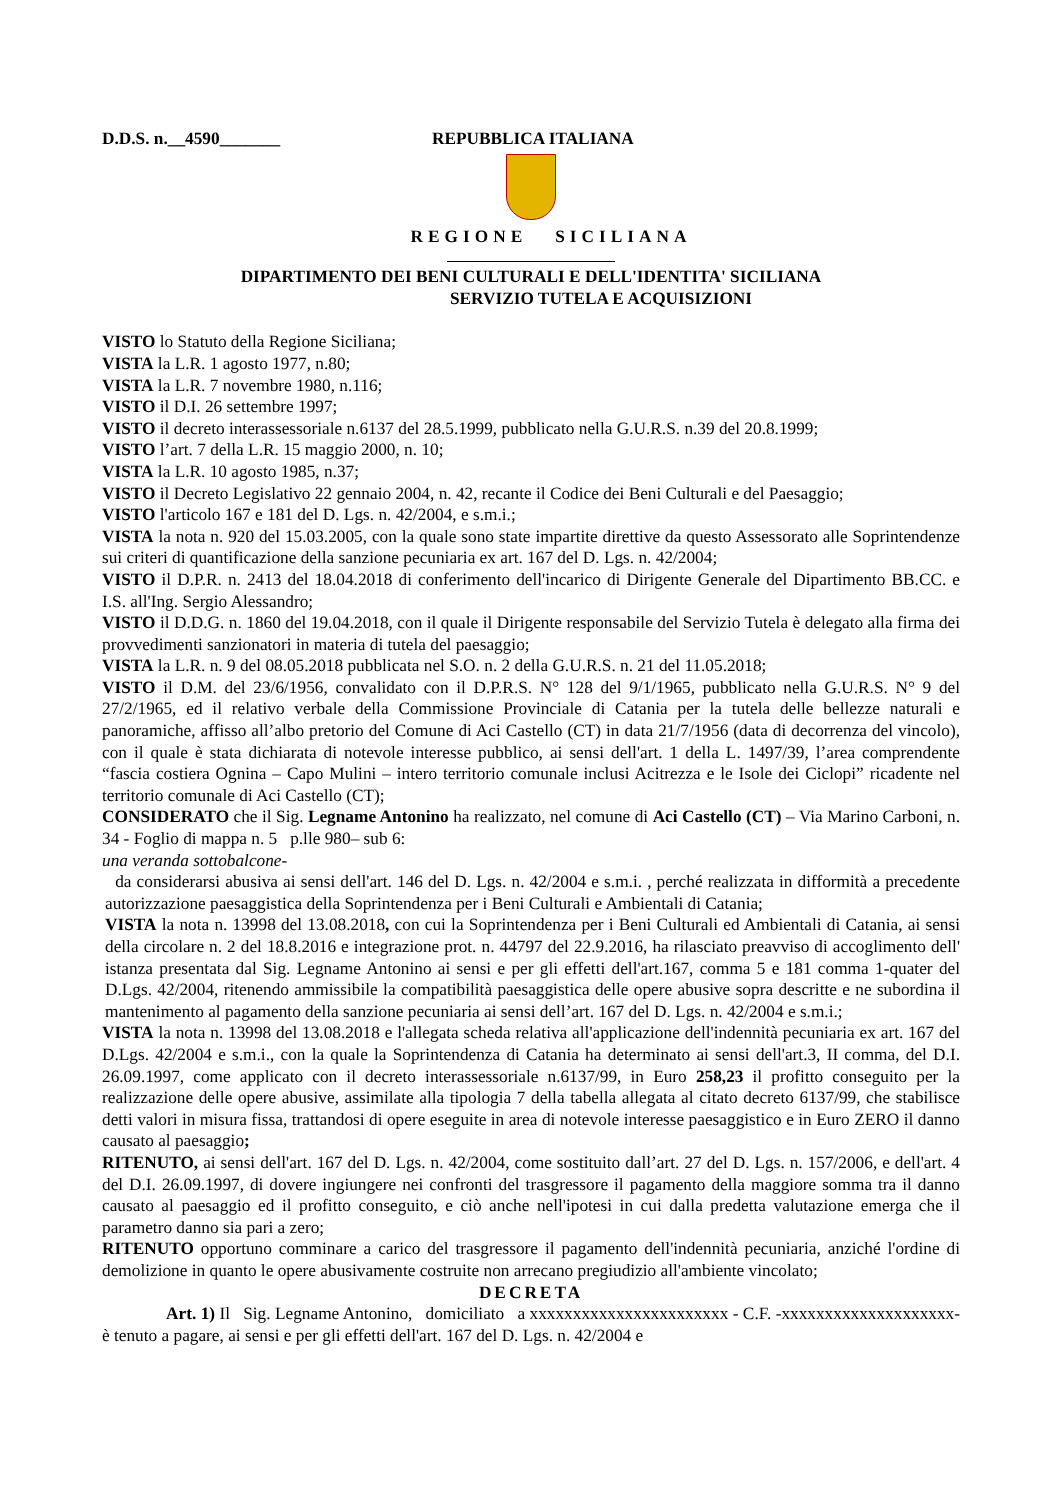D.D.S. n.__4590_______ REPUBBLICA ITALIANA
REGIONE SICILIANA
DIPARTIMENTO DEI BENI CULTURALI E DELL'IDENTITA' SICILIANA
SERVIZIO TUTELA E ACQUISIZIONI
VISTO lo Statuto della Regione Siciliana;
VISTA la L.R. 1 agosto 1977, n.80;
VISTA la L.R. 7 novembre 1980, n.116;
VISTO il D.I. 26 settembre 1997;
VISTO il decreto interassessoriale n.6137 del 28.5.1999, pubblicato nella G.U.R.S. n.39 del 20.8.1999;
VISTO l’art. 7 della L.R. 15 maggio 2000, n. 10;
VISTA la L.R. 10 agosto 1985, n.37;
VISTO il Decreto Legislativo 22 gennaio 2004, n. 42, recante il Codice dei Beni Culturali e del Paesaggio;
VISTO l'articolo 167 e 181 del D. Lgs. n. 42/2004, e s.m.i.;
VISTA la nota n. 920 del 15.03.2005, con la quale sono state impartite direttive da questo Assessorato alle Soprintendenze sui criteri di quantificazione della sanzione pecuniaria ex art. 167 del D. Lgs. n. 42/2004;
VISTO il D.P.R. n. 2413 del 18.04.2018 di conferimento dell'incarico di Dirigente Generale del Dipartimento BB.CC. e I.S. all'Ing. Sergio Alessandro;
VISTO il D.D.G. n. 1860 del 19.04.2018, con il quale il Dirigente responsabile del Servizio Tutela è delegato alla firma dei provvedimenti sanzionatori in materia di tutela del paesaggio;
VISTA la L.R. n. 9 del 08.05.2018 pubblicata nel S.O. n. 2 della G.U.R.S. n. 21 del 11.05.2018;
VISTO il D.M. del 23/6/1956, convalidato con il D.P.R.S. N° 128 del 9/1/1965, pubblicato nella G.U.R.S. N° 9 del 27/2/1965, ed il relativo verbale della Commissione Provinciale di Catania per la tutela delle bellezze naturali e panoramiche, affisso all’albo pretorio del Comune di Aci Castello (CT) in data 21/7/1956 (data di decorrenza del vincolo), con il quale è stata dichiarata di notevole interesse pubblico, ai sensi dell'art. 1 della L. 1497/39, l’area comprendente “fascia costiera Ognina – Capo Mulini – intero territorio comunale inclusi Acitrezza e le Isole dei Ciclopi” ricadente nel territorio comunale di Aci Castello (CT);
CONSIDERATO che il Sig. Legname Antonino ha realizzato, nel comune di Aci Castello (CT) – Via Marino Carboni, n. 34 - Foglio di mappa n. 5 p.lle 980– sub 6:
una veranda sottobalcone-
da considerarsi abusiva ai sensi dell'art. 146 del D. Lgs. n. 42/2004 e s.m.i. , perché realizzata in difformità a precedente autorizzazione paesaggistica della Soprintendenza per i Beni Culturali e Ambientali di Catania;
VISTA la nota n. 13998 del 13.08.2018, con cui la Soprintendenza per i Beni Culturali ed Ambientali di Catania, ai sensi della circolare n. 2 del 18.8.2016 e integrazione prot. n. 44797 del 22.9.2016, ha rilasciato preavviso di accoglimento dell' istanza presentata dal Sig. Legname Antonino ai sensi e per gli effetti dell'art.167, comma 5 e 181 comma 1-quater del D.Lgs. 42/2004, ritenendo ammissibile la compatibilità paesaggistica delle opere abusive sopra descritte e ne subordina il mantenimento al pagamento della sanzione pecuniaria ai sensi dell’art. 167 del D. Lgs. n. 42/2004 e s.m.i.;
VISTA la nota n. 13998 del 13.08.2018 e l'allegata scheda relativa all'applicazione dell'indennità pecuniaria ex art. 167 del D.Lgs. 42/2004 e s.m.i., con la quale la Soprintendenza di Catania ha determinato ai sensi dell'art.3, II comma, del D.I. 26.09.1997, come applicato con il decreto interassessoriale n.6137/99, in Euro 258,23 il profitto conseguito per la realizzazione delle opere abusive, assimilate alla tipologia 7 della tabella allegata al citato decreto 6137/99, che stabilisce detti valori in misura fissa, trattandosi di opere eseguite in area di notevole interesse paesaggistico e in Euro ZERO il danno causato al paesaggio;
RITENUTO, ai sensi dell'art. 167 del D. Lgs. n. 42/2004, come sostituito dall’art. 27 del D. Lgs. n. 157/2006, e dell'art. 4 del D.I. 26.09.1997, di dovere ingiungere nei confronti del trasgressore il pagamento della maggiore somma tra il danno causato al paesaggio ed il profitto conseguito, e ciò anche nell'ipotesi in cui dalla predetta valutazione emerga che il parametro danno sia pari a zero;
RITENUTO opportuno comminare a carico del trasgressore il pagamento dell'indennità pecuniaria, anziché l'ordine di demolizione in quanto le opere abusivamente costruite non arrecano pregiudizio all'ambiente vincolato;
DECRETA
Art. 1) Il Sig. Legname Antonino, domiciliato a xxxxxxxxxxxxxxxxxxxxxxx - C.F. -xxxxxxxxxxxxxxxxxxxx- è tenuto a pagare, ai sensi e per gli effetti dell'art. 167 del D. Lgs. n. 42/2004 e